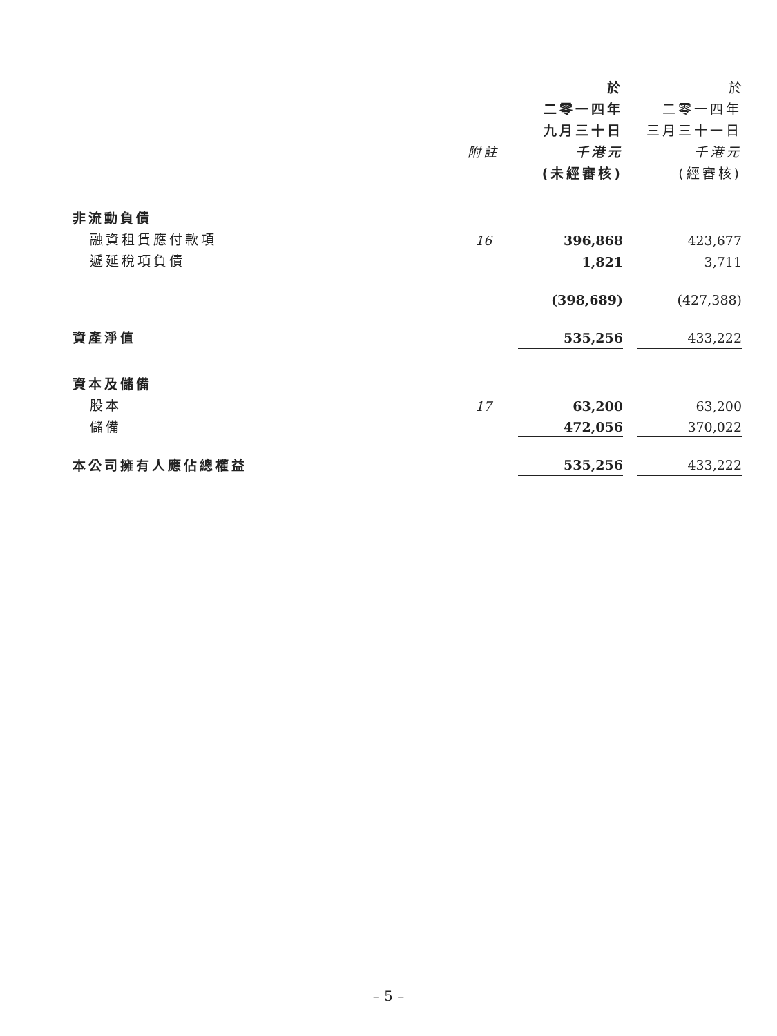| | | 於 | | 於 |
| --- | --- | --- | --- | --- |
| | | 二零一四年 | | 二零一四年 |
| | | 九月三十日 | | 三月三十一日 |
| | 附註 | 千港元 | | 千港元 |
| | | (未經審核) | | (經審核) |
| 非流動負債 | | | | |
| 融資租賃應付款項 | 16 | 396,868 | | 423,677 |
| 遞延稅項負債 | | 1,821 | | 3,711 |
| | | (398,689) | | (427,388) |
| 資產淨值 | | 535,256 | | 433,222 |
| 資本及儲備 | | | | |
| 股本 | 17 | 63,200 | | 63,200 |
| 儲備 | | 472,056 | | 370,022 |
| 本公司擁有人應佔總權益 | | 535,256 | | 433,222 |
– 5 –